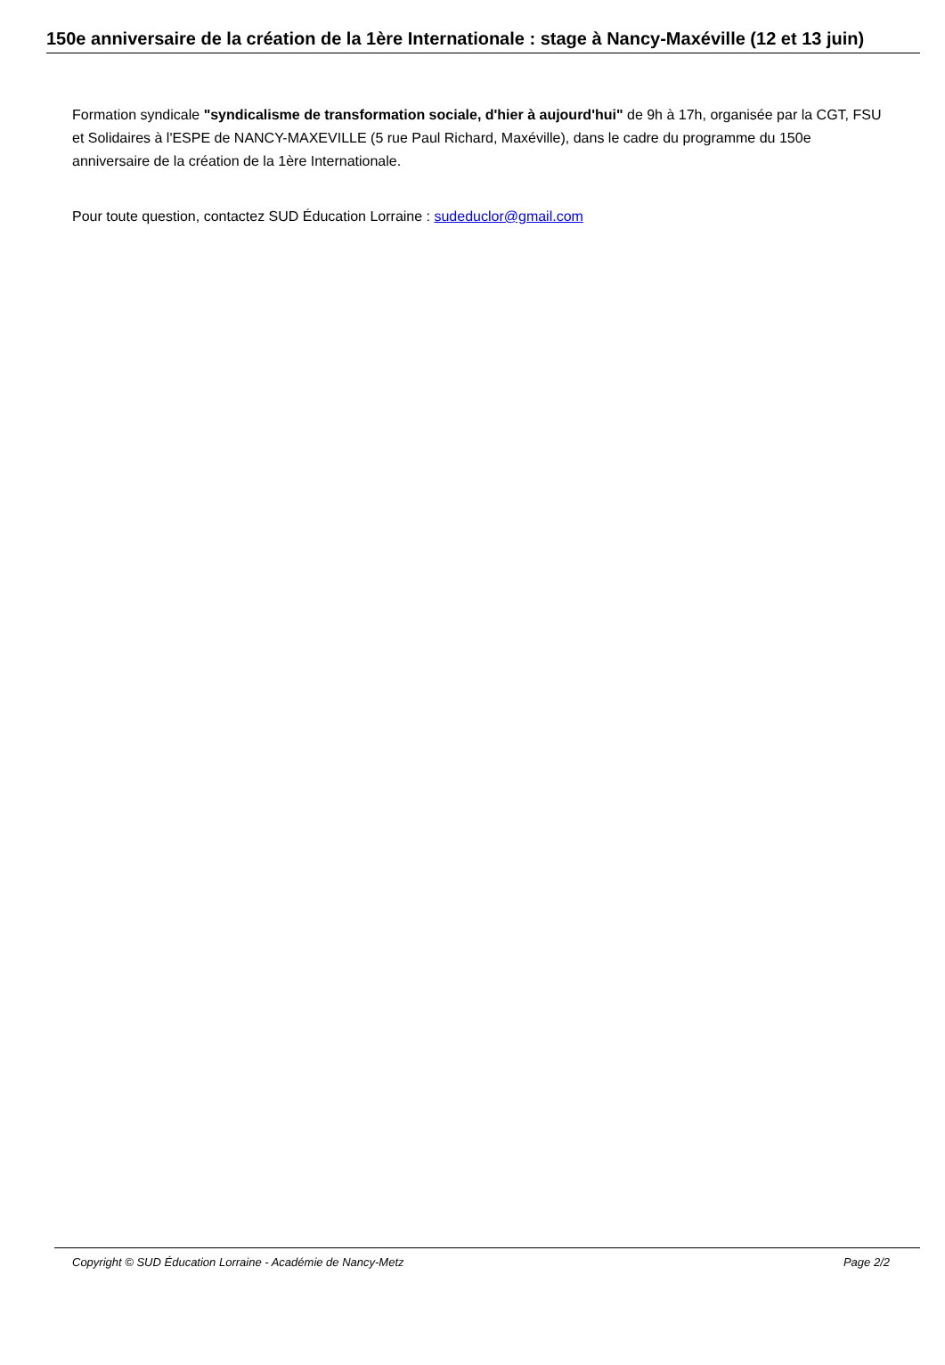150e anniversaire de la création de la 1ère Internationale : stage à Nancy-Maxéville (12 et 13 juin)
Formation syndicale "syndicalisme de transformation sociale, d'hier à aujourd'hui" de 9h à 17h, organisée par la CGT, FSU et Solidaires à l'ESPE de NANCY-MAXEVILLE (5 rue Paul Richard, Maxéville), dans le cadre du programme du 150e anniversaire de la création de la 1ère Internationale.
Pour toute question, contactez SUD Éducation Lorraine : sudeduclor@gmail.com
Copyright © SUD Éducation Lorraine - Académie de Nancy-Metz Page 2/2